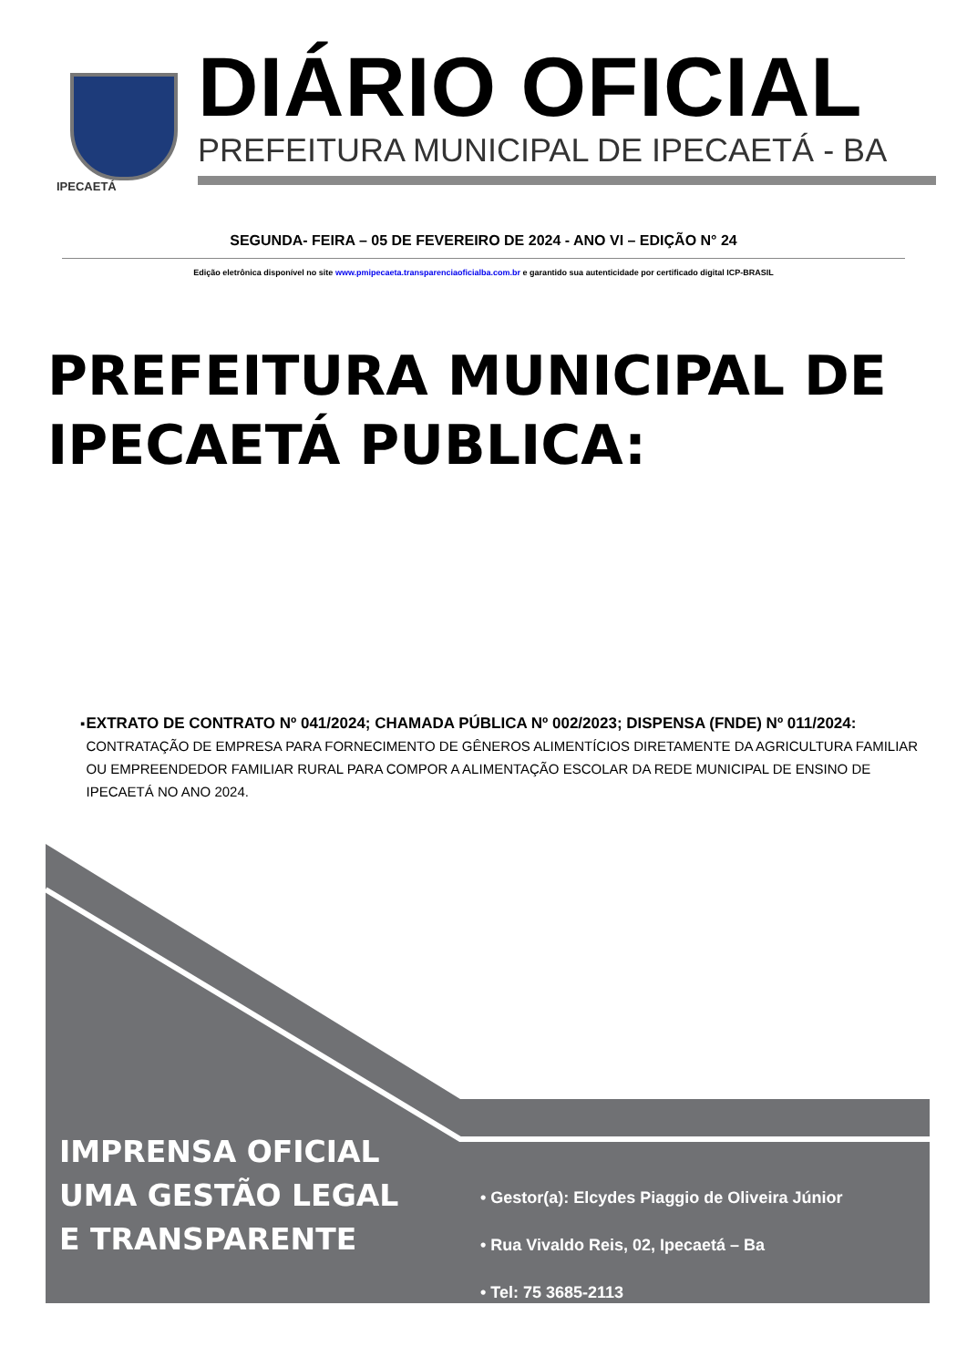IPECAETÁ
DIÁRIO OFICIAL
PREFEITURA MUNICIPAL DE IPECAETÁ - BA
SEGUNDA- FEIRA – 05 DE FEVEREIRO DE 2024 - ANO VI – EDIÇÃO N° 24
Edição eletrônica disponível no site www.pmipecaeta.transparenciaoficialba.com.br e garantido sua autenticidade por certificado digital ICP-BRASIL
PREFEITURA MUNICIPAL DE
IPECAETÁ PUBLICA:
▪ EXTRATO DE CONTRATO Nº 041/2024; CHAMADA PÚBLICA Nº 002/2023; DISPENSA (FNDE) Nº 011/2024: CONTRATAÇÃO DE EMPRESA PARA FORNECIMENTO DE GÊNEROS ALIMENTÍCIOS DIRETAMENTE DA AGRICULTURA FAMILIAR OU EMPREENDEDOR FAMILIAR RURAL PARA COMPOR A ALIMENTAÇÃO ESCOLAR DA REDE MUNICIPAL DE ENSINO DE IPECAETÁ NO ANO 2024.
IMPRENSA OFICIAL
UMA GESTÃO LEGAL
E TRANSPARENTE
• Gestor(a): Elcydes Piaggio de Oliveira Júnior
• Rua Vivaldo Reis, 02, Ipecaetá – Ba
• Tel: 75 3685-2113